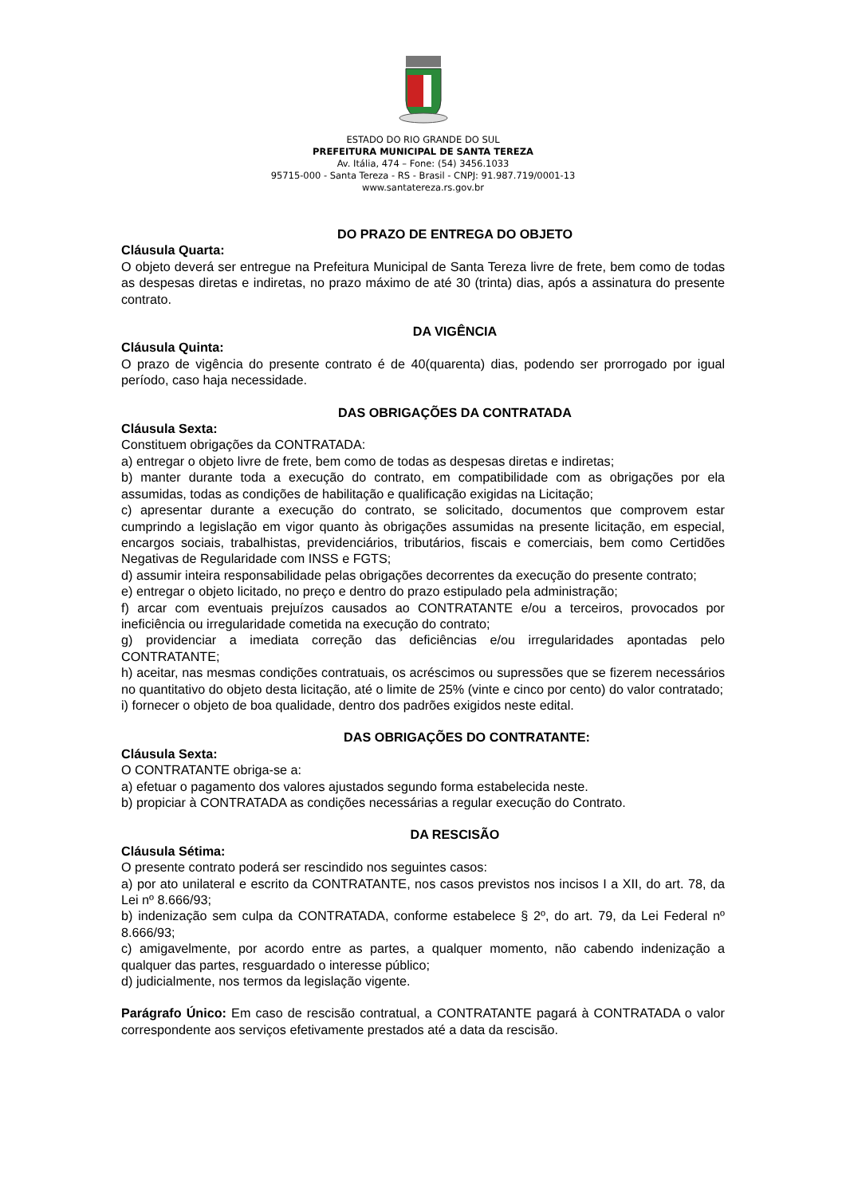ESTADO DO RIO GRANDE DO SUL
PREFEITURA MUNICIPAL DE SANTA TEREZA
Av. Itália, 474 – Fone: (54) 3456.1033
95715-000 - Santa Tereza - RS - Brasil - CNPJ: 91.987.719/0001-13
www.santatereza.rs.gov.br
DO PRAZO DE ENTREGA DO OBJETO
Cláusula Quarta:
O objeto deverá ser entregue na Prefeitura Municipal de Santa Tereza livre de frete, bem como de todas as despesas diretas e indiretas, no prazo máximo de até 30 (trinta) dias, após a assinatura do presente contrato.
DA VIGÊNCIA
Cláusula Quinta:
O prazo de vigência do presente contrato é de 40(quarenta) dias, podendo ser prorrogado por igual período, caso haja necessidade.
DAS OBRIGAÇÕES DA CONTRATADA
Cláusula Sexta:
Constituem obrigações da CONTRATADA:
a) entregar o objeto livre de frete, bem como de todas as despesas diretas e indiretas;
b) manter durante toda a execução do contrato, em compatibilidade com as obrigações por ela assumidas, todas as condições de habilitação e qualificação exigidas na Licitação;
c) apresentar durante a execução do contrato, se solicitado, documentos que comprovem estar cumprindo a legislação em vigor quanto às obrigações assumidas na presente licitação, em especial, encargos sociais, trabalhistas, previdenciários, tributários, fiscais e comerciais, bem como Certidões Negativas de Regularidade com INSS e FGTS;
d) assumir inteira responsabilidade pelas obrigações decorrentes da execução do presente contrato;
e) entregar o objeto licitado, no preço e dentro do prazo estipulado pela administração;
f) arcar com eventuais prejuízos causados ao CONTRATANTE e/ou a terceiros, provocados por ineficiência ou irregularidade cometida na execução do contrato;
g) providenciar a imediata correção das deficiências e/ou irregularidades apontadas pelo CONTRATANTE;
h) aceitar, nas mesmas condições contratuais, os acréscimos ou supressões que se fizerem necessários no quantitativo do objeto desta licitação, até o limite de 25% (vinte e cinco por cento) do valor contratado;
i) fornecer o objeto de boa qualidade, dentro dos padrões exigidos neste edital.
DAS OBRIGAÇÕES DO CONTRATANTE:
Cláusula Sexta:
O CONTRATANTE obriga-se a:
a) efetuar o pagamento dos valores ajustados segundo forma estabelecida neste.
b) propiciar à CONTRATADA as condições necessárias a regular execução do Contrato.
DA RESCISÃO
Cláusula Sétima:
O presente contrato poderá ser rescindido nos seguintes casos:
a) por ato unilateral e escrito da CONTRATANTE, nos casos previstos nos incisos I a XII, do art. 78, da Lei nº 8.666/93;
b) indenização sem culpa da CONTRATADA, conforme estabelece § 2º, do art. 79, da Lei Federal nº 8.666/93;
c) amigavelmente, por acordo entre as partes, a qualquer momento, não cabendo indenização a qualquer das partes, resguardado o interesse público;
d) judicialmente, nos termos da legislação vigente.
Parágrafo Único: Em caso de rescisão contratual, a CONTRATANTE pagará à CONTRATADA o valor correspondente aos serviços efetivamente prestados até a data da rescisão.